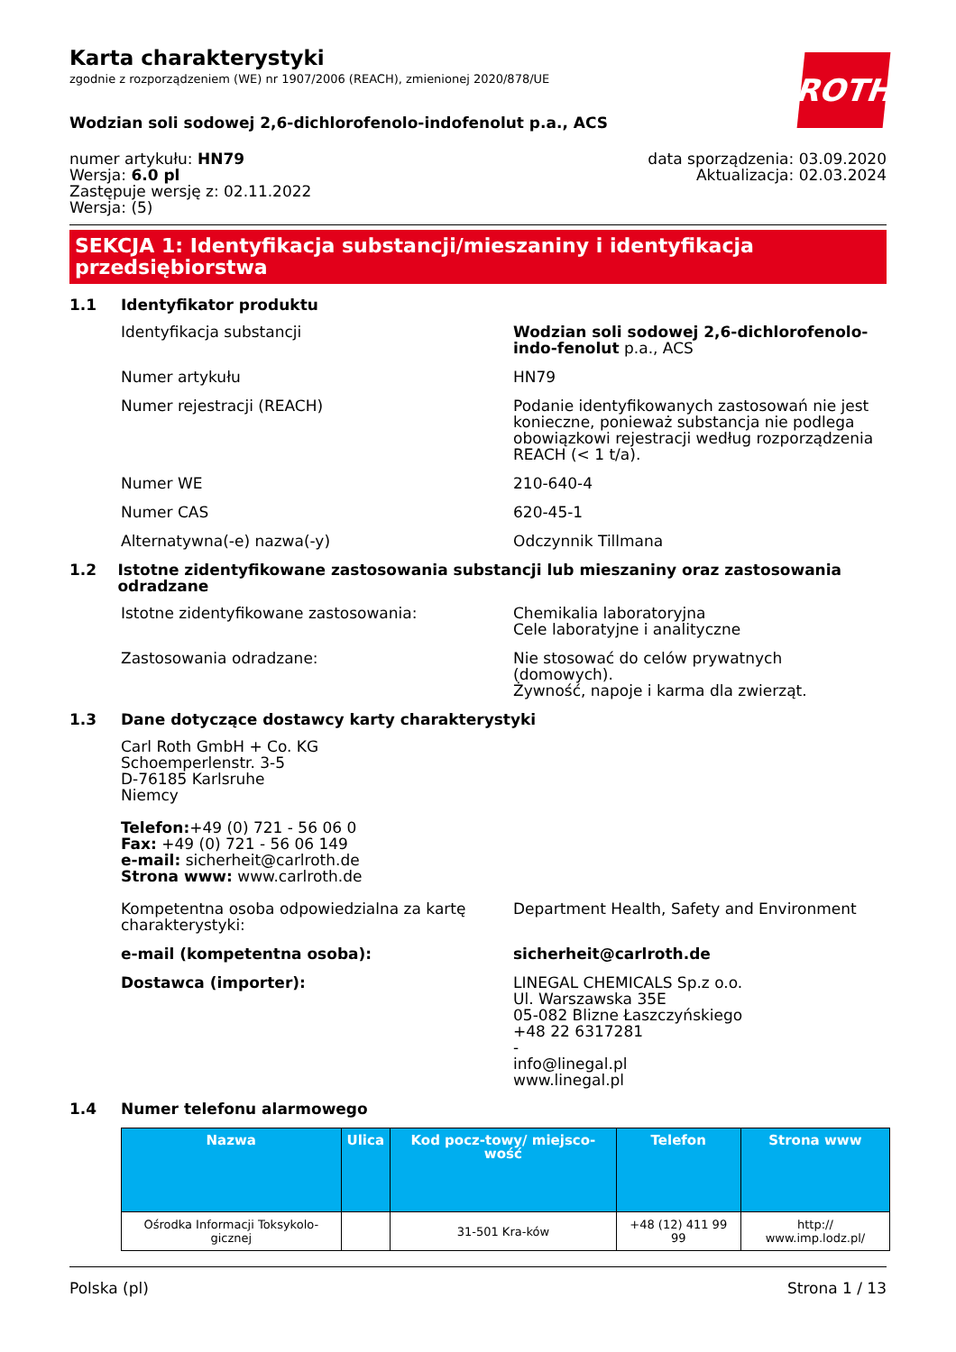ROTH
Karta charakterystyki
zgodnie z rozporządzeniem (WE) nr 1907/2006 (REACH), zmienionej 2020/878/UE
Wodzian soli sodowej 2,6-dichlorofenolo-indofenolut p.a., ACS
numer artykułu: HN79
Wersja: 6.0 pl
Zastępuje wersję z: 02.11.2022
Wersja: (5)
data sporządzenia: 03.09.2020
Aktualizacja: 02.03.2024
SEKCJA 1: Identyfikacja substancji/mieszaniny i identyfikacja przedsiębiorstwa
1.1 Identyfikator produktu
Identyfikacja substancji Wodzian soli sodowej 2,6-dichlorofenolo-indo-fenolut p.a., ACS
Numer artykułu HN79
Numer rejestracji (REACH) Podanie identyfikowanych zastosowań nie jest konieczne, ponieważ substancja nie podlega obowiązkowi rejestracji według rozporządzenia REACH (< 1 t/a).
Numer WE 210-640-4
Numer CAS 620-45-1
Alternatywna(-e) nazwa(-y) Odczynnik Tillmana
1.2 Istotne zidentyfikowane zastosowania substancji lub mieszaniny oraz zastosowania odradzane
Istotne zidentyfikowane zastosowania: Chemikalia laboratoryjna
Cele laboratyjne i analityczne
Zastosowania odradzane: Nie stosować do celów prywatnych (domowych).
Żywność, napoje i karma dla zwierząt.
1.3 Dane dotyczące dostawcy karty charakterystyki
Carl Roth GmbH + Co. KG
Schoemperlenstr. 3-5
D-76185 Karlsruhe
Niemcy
Telefon:+49 (0) 721 - 56 06 0
Fax: +49 (0) 721 - 56 06 149
e-mail: sicherheit@carlroth.de
Strona www: www.carlroth.de
Kompetentna osoba odpowiedzialna za kartę charakterystyki:
Department Health, Safety and Environment
e-mail (kompetentna osoba): sicherheit@carlroth.de
Dostawca (importer): LINEGAL CHEMICALS Sp.z o.o.
Ul. Warszawska 35E
05-082 Blizne Łaszczyńskiego
+48 22 6317281
-
info@linegal.pl
www.linegal.pl
1.4 Numer telefonu alarmowego
| Nazwa | Ulica | Kod pocz-towy/ miejsco-wość | Telefon | Strona www |
| --- | --- | --- | --- | --- |
| Ośrodka Informacji Toksykolo-gicznej | | 31-501 Kra-ków | +48 (12) 411 99 99 | http:// www.imp.lodz.pl/ |
Polska (pl) Strona 1 / 13